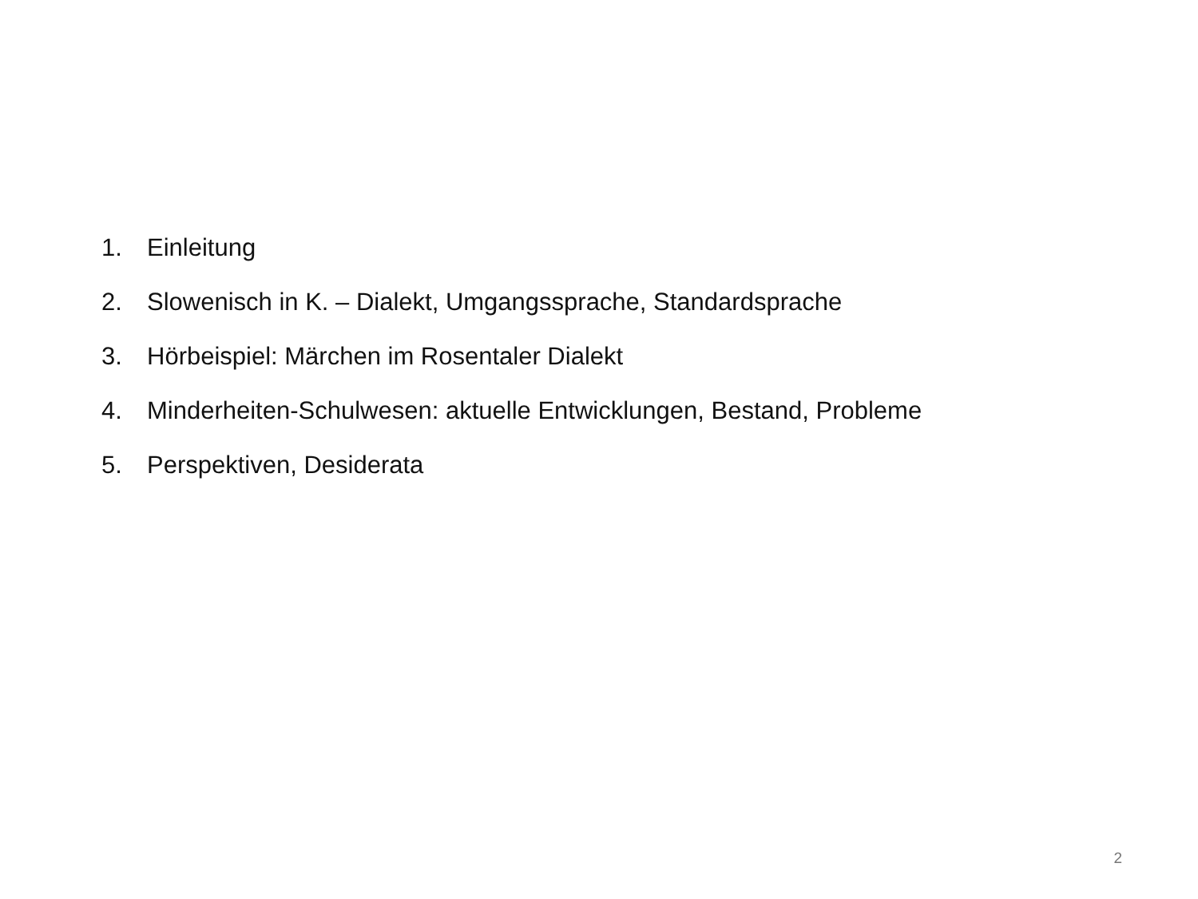1. Einleitung
2. Slowenisch in K. – Dialekt, Umgangssprache, Standardsprache
3. Hörbeispiel: Märchen im Rosentaler Dialekt
4. Minderheiten-Schulwesen: aktuelle Entwicklungen, Bestand, Probleme
5. Perspektiven, Desiderata
2